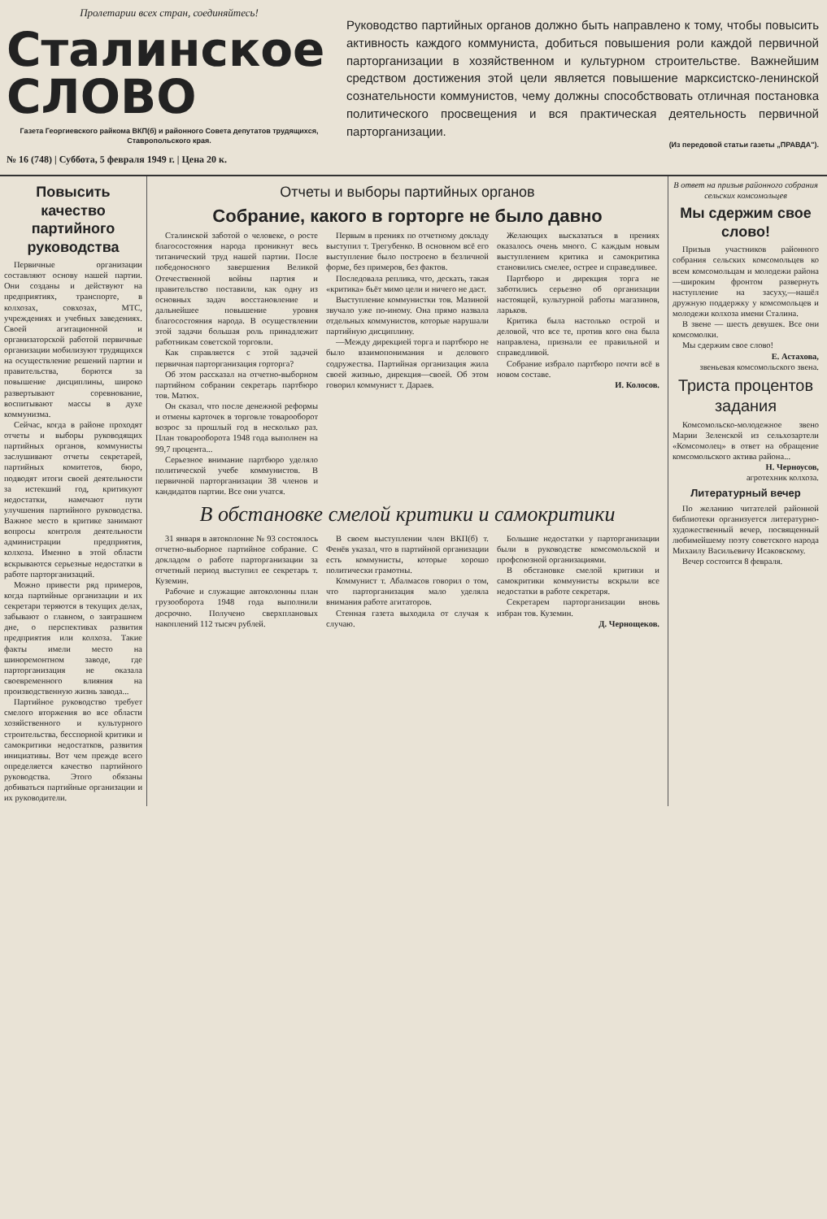Пролетарии всех стран, соединяйтесь!
Сталинское
СЛОВО
Газета Георгиевского райкома ВКП(б) и районного Совета депутатов трудящихся, Ставропольского края.
№ 16 (748) | Суббота, 5 февраля 1949 г. | Цена 20 к.
Руководство партийных органов должно быть направлено к тому, чтобы повысить активность каждого коммуниста, добиться повышения роли каждой первичной парторганизации в хозяйственном и культурном строительстве. Важнейшим средством достижения этой цели является повышение марксистско-ленинской сознательности коммунистов, чему должны способствовать отличная постановка политического просвещения и вся практическая деятельность первичной парторганизации.
(Из передовой статьи газеты „ПРАВДА").
Повысить качество партийного руководства
Первичные организации составляют основу нашей партии. Они созданы и действуют на предприятиях, транспорте, в колхозах, совхозах, МТС, учреждениях и учебных заведениях. Своей агитационной и организаторской работой первичные организации мобилизуют трудящихся на осуществление решений партии и правительства, борются за повышение дисциплины, широко развертывают соревнование, воспитывают массы в духе коммунизма.
Сейчас, когда в районе проходят отчеты и выборы руководящих партийных органов, коммунисты заслушивают отчеты секретарей, партийных комитетов, бюро, подводят итоги своей деятельности за истекший год, критикуют недостатки, намечают пути улучшения партийного руководства. Важное место в критике занимают вопросы контроля деятельности администрации предприятия, колхоза. Именно в этой области вскрываются серьезные недостатки в работе парторганизаций.
Можно привести ряд примеров, когда партийные организации и их секретари теряются в текущих делах, забывают о главном, о завтрашнем дне, о перспективах развития предприятия или колхоза. Такие факты имели место на шиноремонтном заводе, где парторганизация не оказала своевременного влияния на производственную жизнь завода...
Партийное руководство требует смелого вторжения во все области хозяйственного и культурного строительства, бесспорной критики и самокритики недостатков, развития инициативы. Вот чем прежде всего определяется качество партийного руководства. Этого обязаны добиваться партийные организации и их руководители.
Отчеты и выборы партийных органов
Собрание, какого в горторге не было давно
Сталинской заботой о человеке, о росте благосостояния народа проникнут весь титанический труд нашей партии. После победоносного завершения Великой Отечественной войны партия и правительство поставили, как одну из основных задач восстановление и дальнейшее повышение уровня благосостояния народа. В осуществлении этой задачи большая роль принадлежит работникам советской торговли.
Как справляется с этой задачей первичная парторганизация горторга?
Об этом рассказал на отчетно-выборном партийном собрании секретарь партбюро тов. Матюх.
Он сказал, что после денежной реформы и отмены карточек в торговле товарооборот возрос за прошлый год в несколько раз. План товарооборота 1948 года выполнен на 99,7 процента...
Серьезное внимание партбюро уделяло политической учебе коммунистов. В первичной парторганизации 38 членов и кандидатов партии. Все они учатся.
Первым в прениях по отчетному докладу выступил т. Трегубенко. В основном всё его выступление было построено в безличной форме, без примеров, без фактов.
Последовала реплика, что, дескать, такая «критика» бьёт мимо цели и ничего не даст.
Выступление коммунистки тов. Мазиной звучало уже по-иному. Она прямо назвала отдельных коммунистов, которые нарушали партийную дисциплину.
—Между дирекцией торга и партбюро не было взаимопонимания и делового содружества. Партийная организация жила своей жизнью, дирекция—своей. Об этом говорил коммунист т. Дараев.
Желающих высказаться в прениях оказалось очень много. С каждым новым выступлением критика и самокритика становились смелее, острее и справедливее.
Партбюро и дирекция торга не заботились серьезно об организации настоящей, культурной работы магазинов, ларьков.
Критика была настолько острой и деловой, что все те, против кого она была направлена, признали ее правильной и справедливой.
Собрание избрало партбюро почти всё в новом составе.
И. Колосов.
В обстановке смелой критики и самокритики
31 января в автоколонне № 93 состоялось отчетно-выборное партийное собрание. С докладом о работе парторганизации за отчетный период выступил ее секретарь т. Куземин.
Рабочие и служащие автоколонны план грузооборота 1948 года выполнили досрочно. Получено сверхплановых накоплений 112 тысяч рублей.
В своем выступлении член ВКП(б) т. Фенёв указал, что в партийной организации есть коммунисты, которые хорошо политически грамотны.
Коммунист т. Абалмасов говорил о том, что парторганизация мало уделяла внимания работе агитаторов.
Стенная газета выходила от случая к случаю.
Большие недостатки у парторганизации были в руководстве комсомольской и профсоюзной организациями.
В обстановке смелой критики и самокритики коммунисты вскрыли все недостатки в работе секретаря.
Секретарем парторганизации вновь избран тов. Куземин.
Д. Чернощеков.
В ответ на призыв районного собрания сельских комсомольцев
Мы сдержим свое слово!
Призыв участников районного собрания сельских комсомольцев ко всем комсомольцам и молодежи района—широким фронтом развернуть наступление на засуху,—нашёл дружную поддержку у комсомольцев и молодежи колхоза имени Сталина.
В звене — шесть девушек. Все они комсомолки.
Мы сдержим свое слово!
Е. Астахова,
звеньевая комсомольского звена.
Триста процентов задания
Комсомольско-молодежное звено Марии Зеленской из сельхозартели «Комсомолец» в ответ на обращение комсомольского актива района...
Н. Черноусов,
агротехник колхоза.
Литературный вечер
По желанию читателей районной библиотеки организуется литературно-художественный вечер, посвященный любимейшему поэту советского народа Михаилу Васильевичу Исаковскому.
Вечер состоится 8 февраля.